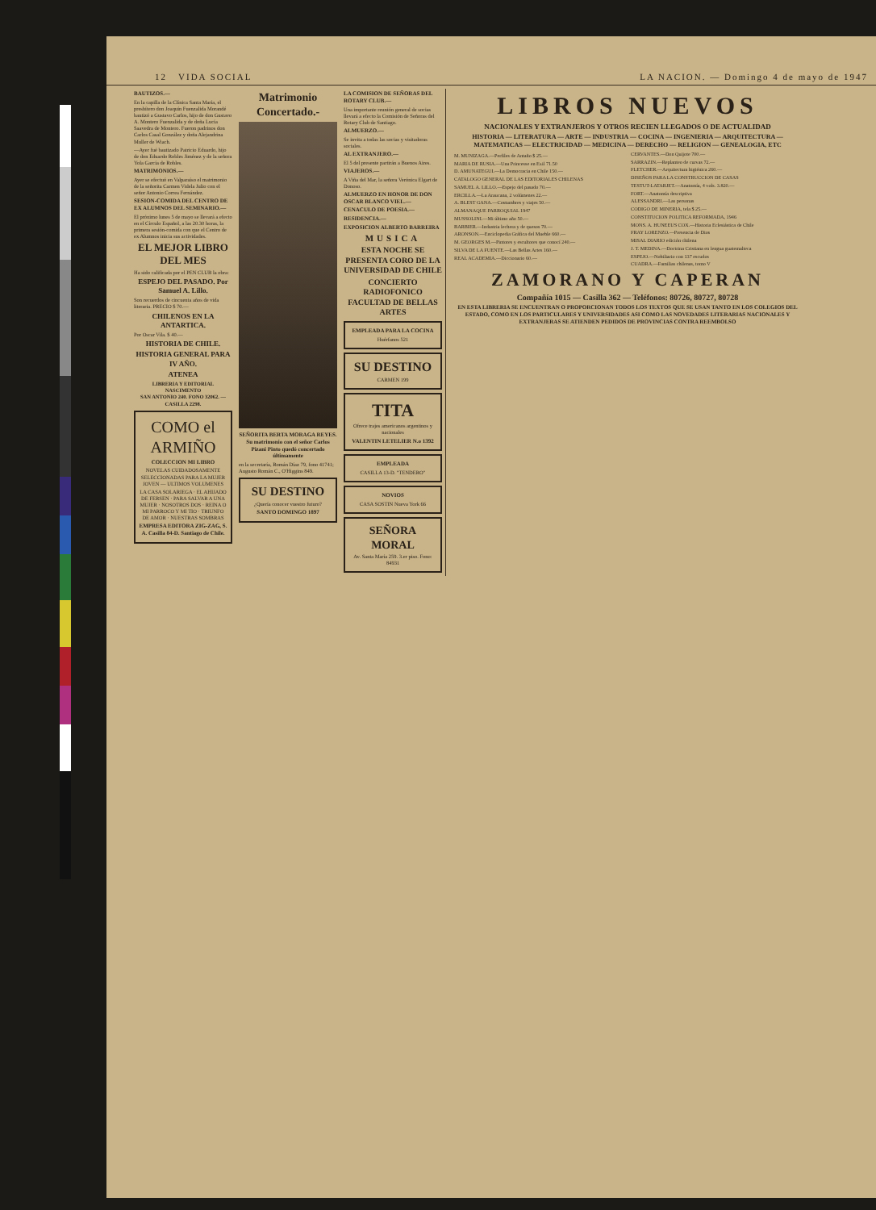12 VIDA SOCIAL LA NACION. — Domingo 4 de mayo de 1947
BAUTIZOS.—
En la capilla de la Clínica Santa María, el presbítero don Joaquín Fuenzalida Morandé bautizó a Gustavo Carlos, hijo de don Gustavo A. Montero Fuenzalida y de doña Lucía Saavedra de Montero. Fueron padrinos don Carlos Casal González y doña Alejandrina Muller de Wiach.
—Ayer fué bautizado Patricio Eduardo, hijo de don Eduardo Robles Jiménez y de la señora Yola García de Robles.
MATRIMONIOS.—
Ayer se efectuó en Valparaíso el matrimonio de la señorita Carmen Videla Julio con el señor Antonio Correa Fernández.
SESION-COMIDA DEL CENTRO DE EX ALUMNOS DEL SEMINARIO.—
El próximo lunes 5 de mayo se llevará a efecto en el Círculo Español, a las 20.30 horas, la primera sesión-comida con que el Centro de ex Alumnos inicia sus actividades.
EL MEJOR LIBRO DEL MES
Ha sido calificada por el PEN CLUB la obra:
ESPEJO DEL PASADO. Por Samuel A. Lillo.
Son recuerdos de cincuenta años de vida literaria. PRECIO $ 70.—
CHILENOS EN LA ANTARTICA.
Por Oscar Vila. $ 40.—
HISTORIA DE CHILE.
HISTORIA GENERAL PARA IV AÑO.
ATENEA
LIBRERIA Y EDITORIAL NASCIMENTO
SAN ANTONIO 240. FONO 32062. — CASILLA 2298.
COMO el ARMIÑO
COLECCION MI LIBRO
NOVELAS CUIDADOSAMENTE SELECCIONADAS PARA LA MUJER JOVEN — ULTIMOS VOLUMENES
LA CASA SOLARIEGA · EL AHIJADO DE FERSEN · PARA SALVAR A UNA MUJER · NOSOTROS DOS · REINA O MI PARROCO Y MI TIO · TRIUNFO DE AMOR · NUESTRAS SOMBRAS
EMPRESA EDITORA ZIG-ZAG, S. A. Casilla 84-D. Santiago de Chile.
Matrimonio Concertado.-
SEÑORITA BERTA MORAGA REYES. Su matrimonio con el señor Carlos Pizani Pinto quedó concertado últimamente
en la secretaría, Román Díaz 79, fono 41741; Augusto Román C., O'Higgins 849.
SU DESTINO
¿Quería conocer vuestro futuro?
SANTO DOMINGO 1897
LA COMISION DE SEÑORAS DEL ROTARY CLUB.—
Una importante reunión general de socias llevará a efecto la Comisión de Señoras del Rotary Club de Santiago.
ALMUERZO.—
Se invita a todas las socias y visitadoras sociales.
AL EXTRANJERO.—
El 5 del presente partirán a Buenos Aires.
VIAJEROS.—
A Viña del Mar, la señora Verónica Elgart de Donoso.
ALMUERZO EN HONOR DE DON OSCAR BLANCO VIEL.—
CENACULO DE POESIA.—
RESIDENCIA.—
EXPOSICION ALBERTO BARREIRA
MUSICA
ESTA NOCHE SE PRESENTA CORO DE LA UNIVERSIDAD DE CHILE
CONCIERTO RADIOFONICO FACULTAD DE BELLAS ARTES
EMPLEADA PARA LA COCINA
Huérfanos 521
SU DESTINO
CARMEN 199
TITA
Ofrece trajes americanos argentinos y nacionales
VALENTIN LETELIER N.o 1392
EMPLEADA
CASILLA 13-D. "TENDERO"
NOVIOS
CASA SOSTIN Nueva York 66
SEÑORA MORAL
Av. Santa María 259. 3.er piso. Fono: 84931
LIBROS NUEVOS
NACIONALES Y EXTRANJEROS Y OTROS RECIEN LLEGADOS O DE ACTUALIDAD
HISTORIA — LITERATURA — ARTE — INDUSTRIA — COCINA — INGENIERIA — ARQUITECTURA — MATEMATICAS — ELECTRICIDAD — MEDICINA — DERECHO — RELIGION — GENEALOGIA, ETC
M. MUNIZAGA.—Perfiles de Antaño $ 25.—
MARIA DE RUSIA.—Una Princesse en Exil 71.50
D. AMUNATEGUI.—La Democracia en Chile 150.—
CATALOGO GENERAL DE LAS EDITORIALES CHILENAS
SAMUEL A. LILLO.—Espejo del pasado 70.—
ERCILLA.—La Araucana, 2 volúmenes 22.—
A. BLEST GANA.—Costumbres y viajes 50.—
ALMANAQUE PARROQUIAL 1947
MUSSOLINI.—Mi último año 50.—
BARBIER.—Industria lechera y de quesos 70.—
ARONSON.—Enciclopedia Gráfica del Mueble 660.—
M. GEORGES M.—Pintores y escultores que conocí 240.—
SILVA DE LA FUENTE.—Las Bellas Artes 160.—
REAL ACADEMIA.—Diccionario 60.—
CERVANTES.—Don Quijote 700.—
SARRAZIN.—Replanteo de curvas 72.—
FLETCHER.—Arquitectura higiénica 260.—
DISEÑOS PARA LA CONSTRUCCION DE CASAS
TESTUT-LATARJET.—Anatomía, 4 vols. 3.820.—
FORT.—Anatomía descriptiva
ALESSANDRI.—Las personas
CODIGO DE MINERIA, tela $ 25.—
CONSTITUCION POLITICA REFORMADA, 1946
MONS. A. HUNEEUS COX.—Historia Eclesiástica de Chile
FRAY LORENZO.—Presencia de Dios
MISAL DIARIO edición chilena
J. T. MEDINA.—Doctrina Cristiana en lengua guatemalteca
ESPEJO.—Nobiliario con 137 escudos
CUADRA.—Familias chilenas, tomo V
ZAMORANO Y CAPERAN
Compañía 1015 — Casilla 362 — Teléfonos: 80726, 80727, 80728
EN ESTA LIBRERIA SE ENCUENTRAN O PROPORCIONAN TODOS LOS TEXTOS QUE SE USAN TANTO EN LOS COLEGIOS DEL ESTADO, COMO EN LOS PARTICULARES Y UNIVERSIDADES ASI COMO LAS NOVEDADES LITERARIAS NACIONALES Y EXTRANJERAS SE ATIENDEN PEDIDOS DE PROVINCIAS CONTRA REEMBOLSO